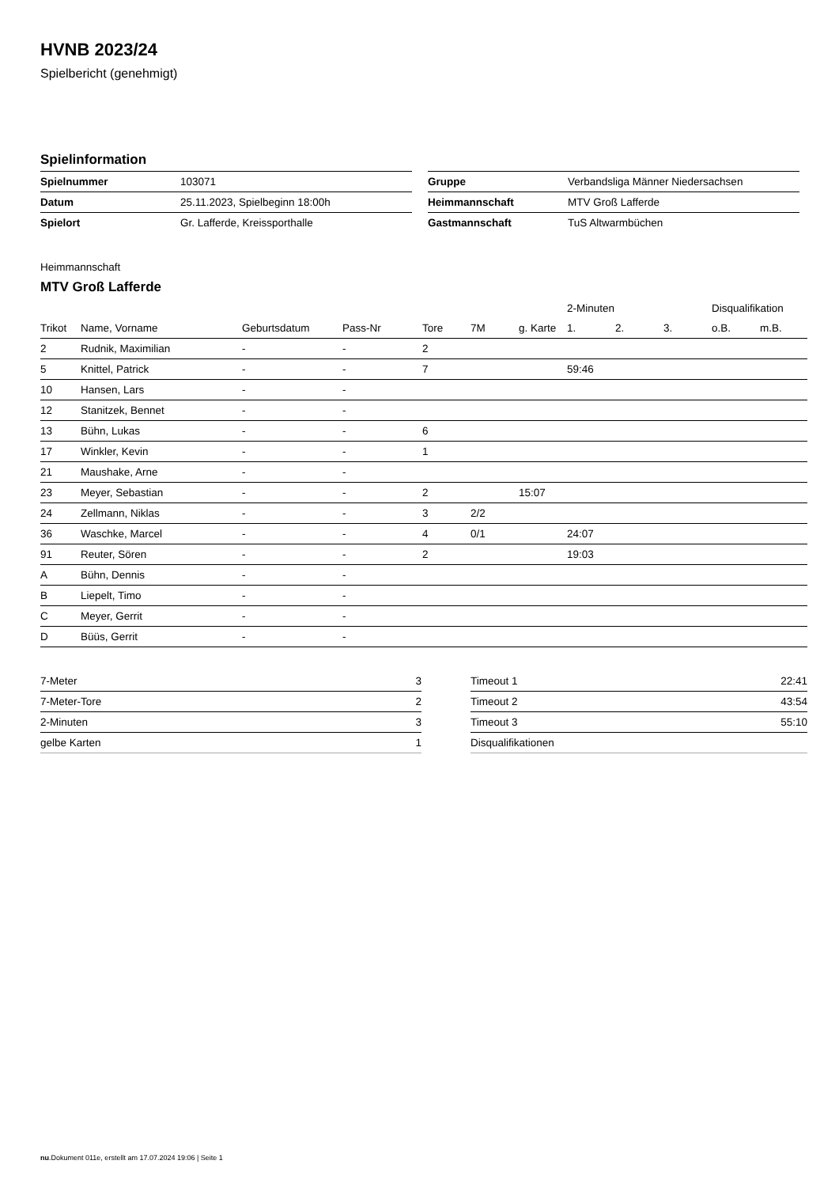HVNB 2023/24
Spielbericht (genehmigt)
Spielinformation
| Spielnummer | 103071 |
| Datum | 25.11.2023, Spielbeginn 18:00h |
| Spielort | Gr. Lafferde, Kreissporthalle |
| Gruppe | Verbandsliga Männer Niedersachsen |
| Heimmannschaft | MTV Groß Lafferde |
| Gastmannschaft | TuS Altwarmbüchen |
Heimmannschaft
MTV Groß Lafferde
| | | | | | | | 2-Minuten | | | Disqualifikation | |
| --- | --- | --- | --- | --- | --- | --- | --- | --- | --- | --- | --- |
| Trikot | Name, Vorname | Geburtsdatum | Pass-Nr | Tore | 7M | g. Karte | 1. | 2. | 3. | o.B. | m.B. |
| 2 | Rudnik, Maximilian | - | - | 2 | | | | | | | |
| 5 | Knittel, Patrick | - | - | 7 | | | 59:46 | | | | |
| 10 | Hansen, Lars | - | - | | | | | | | | |
| 12 | Stanitzek, Bennet | - | - | | | | | | | | |
| 13 | Bühn, Lukas | - | - | 6 | | | | | | | |
| 17 | Winkler, Kevin | - | - | 1 | | | | | | | |
| 21 | Maushake, Arne | - | - | | | | | | | | |
| 23 | Meyer, Sebastian | - | - | 2 | | 15:07 | | | | | |
| 24 | Zellmann, Niklas | - | - | 3 | 2/2 | | | | | | |
| 36 | Waschke, Marcel | - | - | 4 | 0/1 | | 24:07 | | | | |
| 91 | Reuter, Sören | - | - | 2 | | | 19:03 | | | | |
| A | Bühn, Dennis | - | - | | | | | | | | |
| B | Liepelt, Timo | - | - | | | | | | | | |
| C | Meyer, Gerrit | - | - | | | | | | | | |
| D | Büüs, Gerrit | - | - | | | | | | | | |
| 7-Meter | 3 |
| 7-Meter-Tore | 2 |
| 2-Minuten | 3 |
| gelbe Karten | 1 |
| Timeout 1 | 22:41 |
| Timeout 2 | 43:54 |
| Timeout 3 | 55:10 |
| Disqualifikationen | |
nu.Dokument 011e, erstellt am 17.07.2024 19:06 | Seite 1